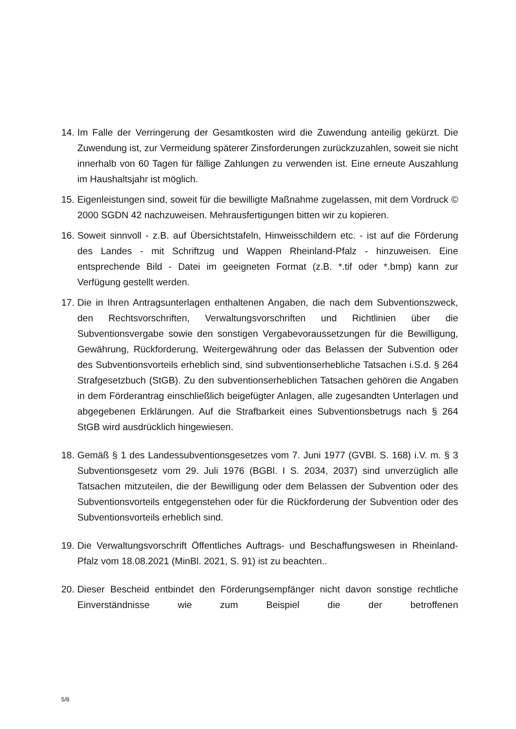14. Im Falle der Verringerung der Gesamtkosten wird die Zuwendung anteilig gekürzt. Die Zuwendung ist, zur Vermeidung späterer Zinsforderungen zurückzuzahlen, soweit sie nicht innerhalb von 60 Tagen für fällige Zahlungen zu verwenden ist. Eine erneute Auszahlung im Haushaltsjahr ist möglich.
15. Eigenleistungen sind, soweit für die bewilligte Maßnahme zugelassen, mit dem Vordruck © 2000 SGDN 42 nachzuweisen. Mehrausfertigungen bitten wir zu kopieren.
16. Soweit sinnvoll - z.B. auf Übersichtstafeln, Hinweisschildern etc. - ist auf die Förderung des Landes - mit Schriftzug und Wappen Rheinland-Pfalz - hinzuweisen. Eine entsprechende Bild - Datei im geeigneten Format (z.B. *.tif oder *.bmp) kann zur Verfügung gestellt werden.
17. Die in Ihren Antragsunterlagen enthaltenen Angaben, die nach dem Subventionszweck, den Rechtsvorschriften, Verwaltungsvorschriften und Richtlinien über die Subventionsvergabe sowie den sonstigen Vergabevoraussetzungen für die Bewilligung, Gewährung, Rückforderung, Weitergewährung oder das Belassen der Subvention oder des Subventionsvorteils erheblich sind, sind subventionserhebliche Tatsachen i.S.d. § 264 Strafgesetzbuch (StGB). Zu den subventionserheblichen Tatsachen gehören die Angaben in dem Förderantrag einschließlich beigefügter Anlagen, alle zugesandten Unterlagen und abgegebenen Erklärungen. Auf die Strafbarkeit eines Subventionsbetrugs nach § 264 StGB wird ausdrücklich hingewiesen.
18. Gemäß § 1 des Landessubventionsgesetzes vom 7. Juni 1977 (GVBl. S. 168) i.V. m. § 3 Subventionsgesetz vom 29. Juli 1976 (BGBl. I S. 2034, 2037) sind unverzüglich alle Tatsachen mitzuteilen, die der Bewilligung oder dem Belassen der Subvention oder des Subventionsvorteils entgegenstehen oder für die Rückforderung der Subvention oder des Subventionsvorteils erheblich sind.
19. Die Verwaltungsvorschrift Öffentliches Auftrags- und Beschaffungswesen in Rheinland-Pfalz vom 18.08.2021 (MinBl. 2021, S. 91) ist zu beachten..
20. Dieser Bescheid entbindet den Förderungsempfänger nicht davon sonstige rechtliche Einverständnisse wie zum Beispiel die der betroffenen
5/8